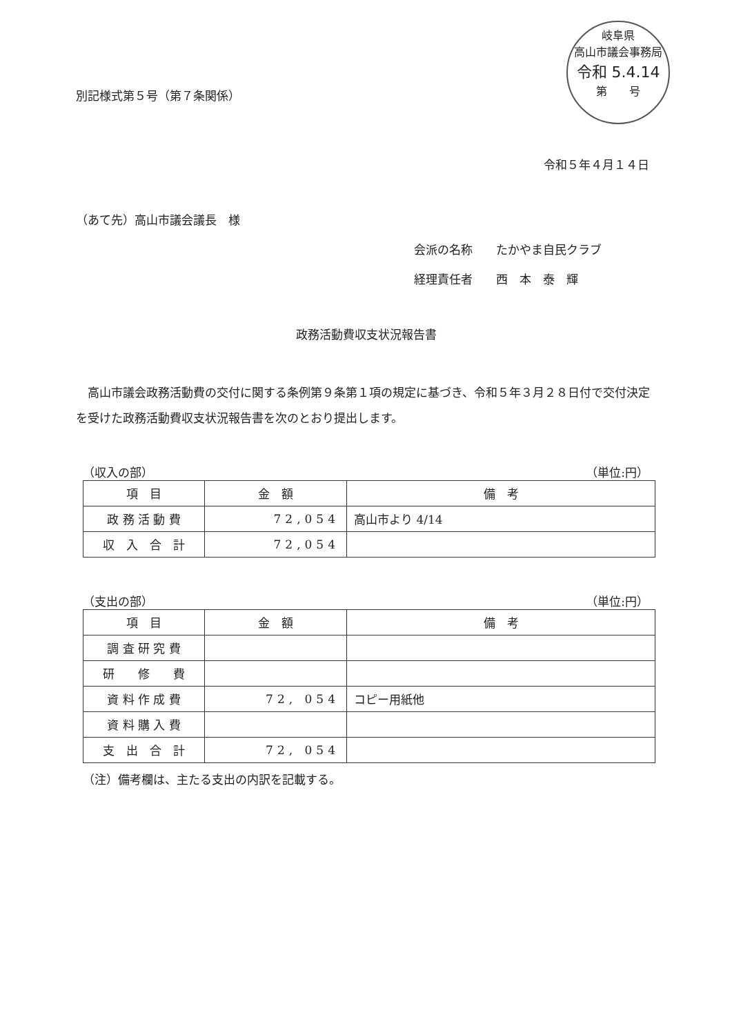岐阜県
高山市議会事務局
令和 5.4.14
第　　号
別記様式第５号（第７条関係）
令和５年４月１４日
（あて先）高山市議会議長　様
会派の名称　　たかやま自民クラブ
経理責任者　　西　本　泰　輝
政務活動費収支状況報告書
高山市議会政務活動費の交付に関する条例第９条第１項の規定に基づき、令和５年３月２８日付で交付決定を受けた政務活動費収支状況報告書を次のとおり提出します。
（収入の部） （単位:円）
| 項 目 | 金 額 | 備 考 |
| --- | --- | --- |
| 政 務 活 動 費 | 72,054 | 高山市より 4/14 |
| 収 入 合 計 | 72,054 | |
（支出の部） （単位:円）
| 項 目 | 金 額 | 備 考 |
| --- | --- | --- |
| 調 査 研 究 費 | | |
| 研 修 費 | | |
| 資 料 作 成 費 | 72, 054 | コピー用紙他 |
| 資 料 購 入 費 | | |
| 支 出 合 計 | 72, 054 | |
（注）備考欄は、主たる支出の内訳を記載する。